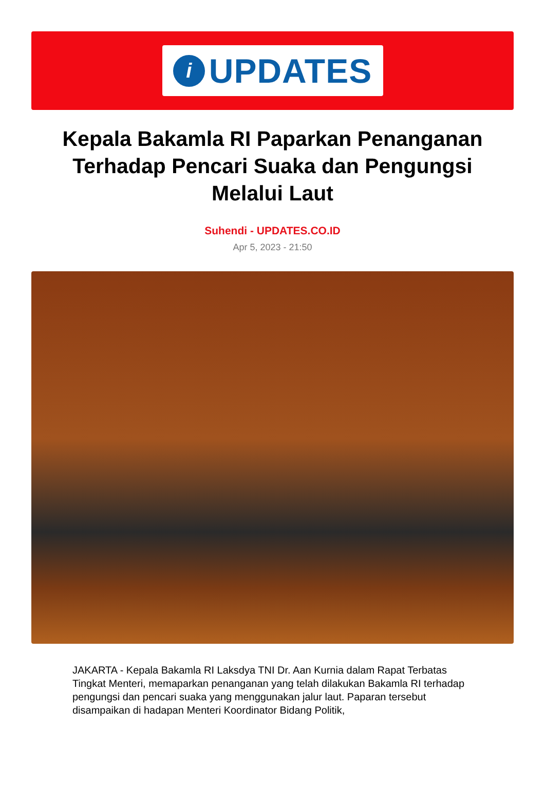i
UPDATES
Kepala Bakamla RI Paparkan Penanganan Terhadap Pencari Suaka dan Pengungsi Melalui Laut
Suhendi - UPDATES.CO.ID
Apr 5, 2023 - 21:50
JAKARTA - Kepala Bakamla RI Laksdya TNI Dr. Aan Kurnia dalam Rapat Terbatas Tingkat Menteri, memaparkan penanganan yang telah dilakukan Bakamla RI terhadap pengungsi dan pencari suaka yang menggunakan jalur laut. Paparan tersebut disampaikan di hadapan Menteri Koordinator Bidang Politik,